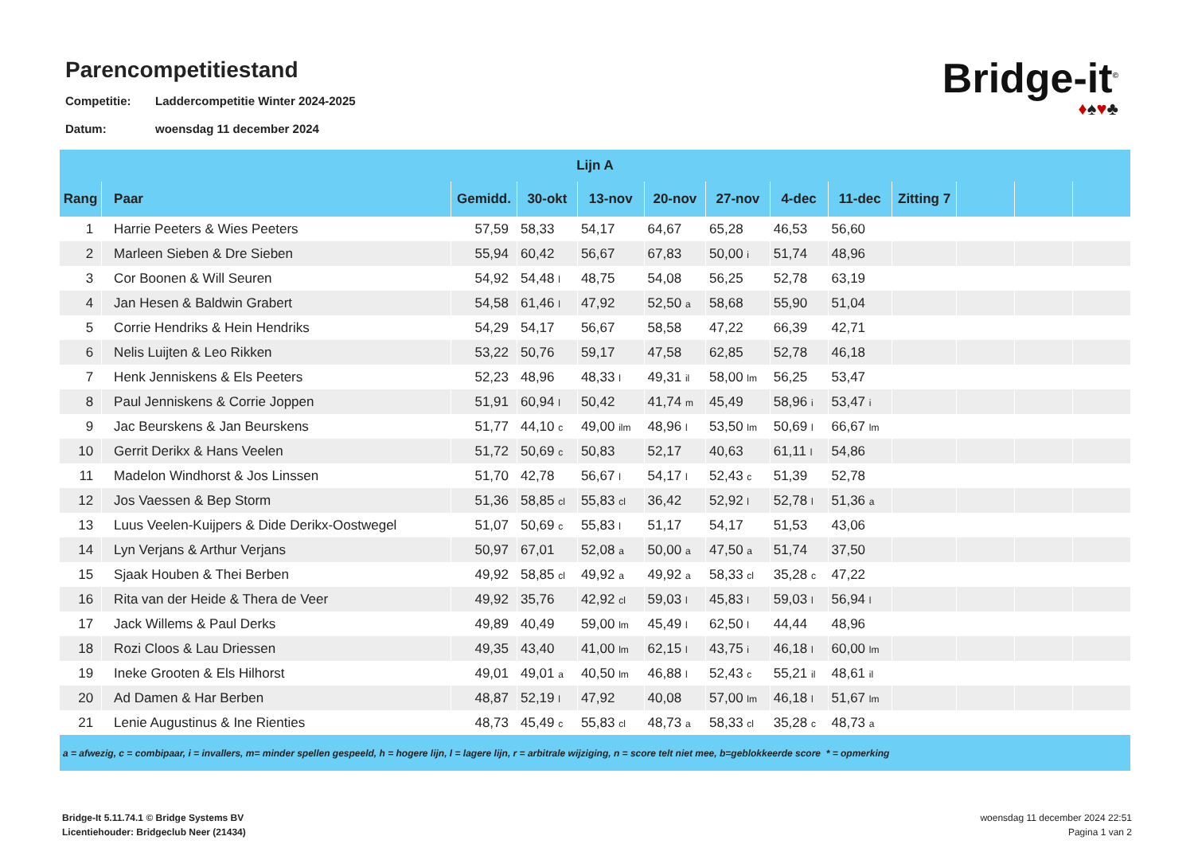Parencompetitiestand
Competitie: Laddercompetitie Winter 2024-2025
Datum: woensdag 11 december 2024
Bridge-it<sup>©</sup>
♦♠♥♣
| Lijn A | | | | | | | | | | | | |
| --- | --- | --- | --- | --- | --- | --- | --- | --- | --- | --- | --- | --- |
| Rang | Paar | Gemidd. | 30-okt | 13-nov | 20-nov | 27-nov | 4-dec | 11-dec | Zitting 7 | | | |
| 1 | Harrie Peeters & Wies Peeters | 57,59 | 58,33 | 54,17 | 64,67 | 65,28 | 46,53 | 56,60 | | | | |
| 2 | Marleen Sieben & Dre Sieben | 55,94 | 60,42 | 56,67 | 67,83 | 50,00 i | 51,74 | 48,96 | | | | |
| 3 | Cor Boonen & Will Seuren | 54,92 | 54,48 l | 48,75 | 54,08 | 56,25 | 52,78 | 63,19 | | | | |
| 4 | Jan Hesen & Baldwin Grabert | 54,58 | 61,46 l | 47,92 | 52,50 a | 58,68 | 55,90 | 51,04 | | | | |
| 5 | Corrie Hendriks & Hein Hendriks | 54,29 | 54,17 | 56,67 | 58,58 | 47,22 | 66,39 | 42,71 | | | | |
| 6 | Nelis Luijten & Leo Rikken | 53,22 | 50,76 | 59,17 | 47,58 | 62,85 | 52,78 | 46,18 | | | | |
| 7 | Henk Jenniskens & Els Peeters | 52,23 | 48,96 | 48,33 l | 49,31 il | 58,00 lm | 56,25 | 53,47 | | | | |
| 8 | Paul Jenniskens & Corrie Joppen | 51,91 | 60,94 l | 50,42 | 41,74 m | 45,49 | 58,96 i | 53,47 i | | | | |
| 9 | Jac Beurskens & Jan Beurskens | 51,77 | 44,10 c | 49,00 ilm | 48,96 l | 53,50 lm | 50,69 l | 66,67 lm | | | | |
| 10 | Gerrit Derikx & Hans Veelen | 51,72 | 50,69 c | 50,83 | 52,17 | 40,63 | 61,11 l | 54,86 | | | | |
| 11 | Madelon Windhorst & Jos Linssen | 51,70 | 42,78 | 56,67 l | 54,17 l | 52,43 c | 51,39 | 52,78 | | | | |
| 12 | Jos Vaessen & Bep Storm | 51,36 | 58,85 cl | 55,83 cl | 36,42 | 52,92 l | 52,78 l | 51,36 a | | | | |
| 13 | Luus Veelen-Kuijpers & Dide Derikx-Oostwegel | 51,07 | 50,69 c | 55,83 l | 51,17 | 54,17 | 51,53 | 43,06 | | | | |
| 14 | Lyn Verjans & Arthur Verjans | 50,97 | 67,01 | 52,08 a | 50,00 a | 47,50 a | 51,74 | 37,50 | | | | |
| 15 | Sjaak Houben & Thei Berben | 49,92 | 58,85 cl | 49,92 a | 49,92 a | 58,33 cl | 35,28 c | 47,22 | | | | |
| 16 | Rita van der Heide & Thera de Veer | 49,92 | 35,76 | 42,92 cl | 59,03 l | 45,83 l | 59,03 l | 56,94 l | | | | |
| 17 | Jack Willems & Paul Derks | 49,89 | 40,49 | 59,00 lm | 45,49 l | 62,50 l | 44,44 | 48,96 | | | | |
| 18 | Rozi Cloos & Lau Driessen | 49,35 | 43,40 | 41,00 lm | 62,15 l | 43,75 i | 46,18 l | 60,00 lm | | | | |
| 19 | Ineke Grooten & Els Hilhorst | 49,01 | 49,01 a | 40,50 lm | 46,88 l | 52,43 c | 55,21 il | 48,61 il | | | | |
| 20 | Ad Damen & Har Berben | 48,87 | 52,19 l | 47,92 | 40,08 | 57,00 lm | 46,18 l | 51,67 lm | | | | |
| 21 | Lenie Augustinus & Ine Rienties | 48,73 | 45,49 c | 55,83 cl | 48,73 a | 58,33 cl | 35,28 c | 48,73 a | | | | |
| a = afwezig, c = combipaar, i = invallers, m= minder spellen gespeeld, h = hogere lijn, l = lagere lijn, r = arbitrale wijziging, n = score telt niet mee, b=geblokkeerde score * = opmerking | | | | | | | | | | | | |
Bridge-It 5.11.74.1 © Bridge Systems BV
Licentiehouder: Bridgeclub Neer (21434)
woensdag 11 december 2024 22:51
Pagina 1 van 2